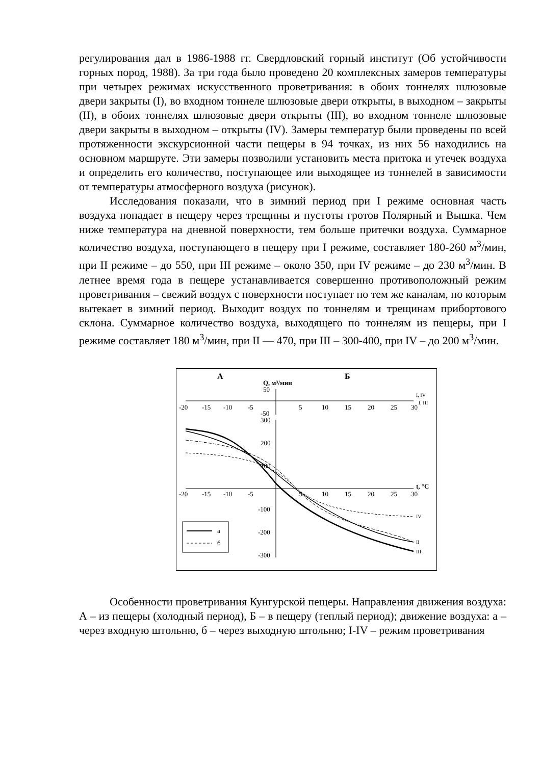регулирования дал в 1986-1988 гг. Свердловский горный институт (Об устойчивости горных пород, 1988). За три года было проведено 20 комплексных замеров температуры при четырех режимах искусственного проветривания: в обоих тоннелях шлюзовые двери закрыты (I), во входном тоннеле шлюзовые двери открыты, в выходном – закрыты (II), в обоих тоннелях шлюзовые двери открыты (III), во входном тоннеле шлюзовые двери закрыты в выходном – открыты (IV). Замеры температур были проведены по всей протяженности экскурсионной части пещеры в 94 точках, из них 56 находились на основном маршруте. Эти замеры позволили установить места притока и утечек воздуха и определить его количество, поступающее или выходящее из тоннелей в зависимости от температуры атмосферного воздуха (рисунок).
Исследования показали, что в зимний период при I режиме основная часть воздуха попадает в пещеру через трещины и пустоты гротов Полярный и Вышка. Чем ниже температура на дневной поверхности, тем больше притечки воздуха. Суммарное количество воздуха, поступающего в пещеру при I режиме, составляет 180-260 м<sup>3</sup>/мин, при II режиме – до 550, при III режиме – около 350, при IV режиме – до 230 м<sup>3</sup>/мин. В летнее время года в пещере устанавливается совершенно противоположный режим проветривания – свежий воздух с поверхности поступает по тем же каналам, по которым вытекает в зимний период. Выходит воздух по тоннелям и трещинам прибортового склона. Суммарное количество воздуха, выходящего по тоннелям из пещеры, при I режиме составляет 180 м<sup>3</sup>/мин, при II — 470, при III – 300-400, при IV – до 200 м<sup>3</sup>/мин.
А
Б
Q, м³/мин
50
-50
-20
-15
-10
-5
5
10
15
20
25
30
I, IV
I, III
300
200
100
-100
-200
-300
-20
-15
-10
-5
5
10
15
20
25
30
t, °C
IV
II
III
а
б
Особенности проветривания Кунгурской пещеры. Направления движения воздуха: А – из пещеры (холодный период), Б – в пещеру (теплый период); движение воздуха: а – через входную штольню, б – через выходную штольню; I-IV – режим проветривания